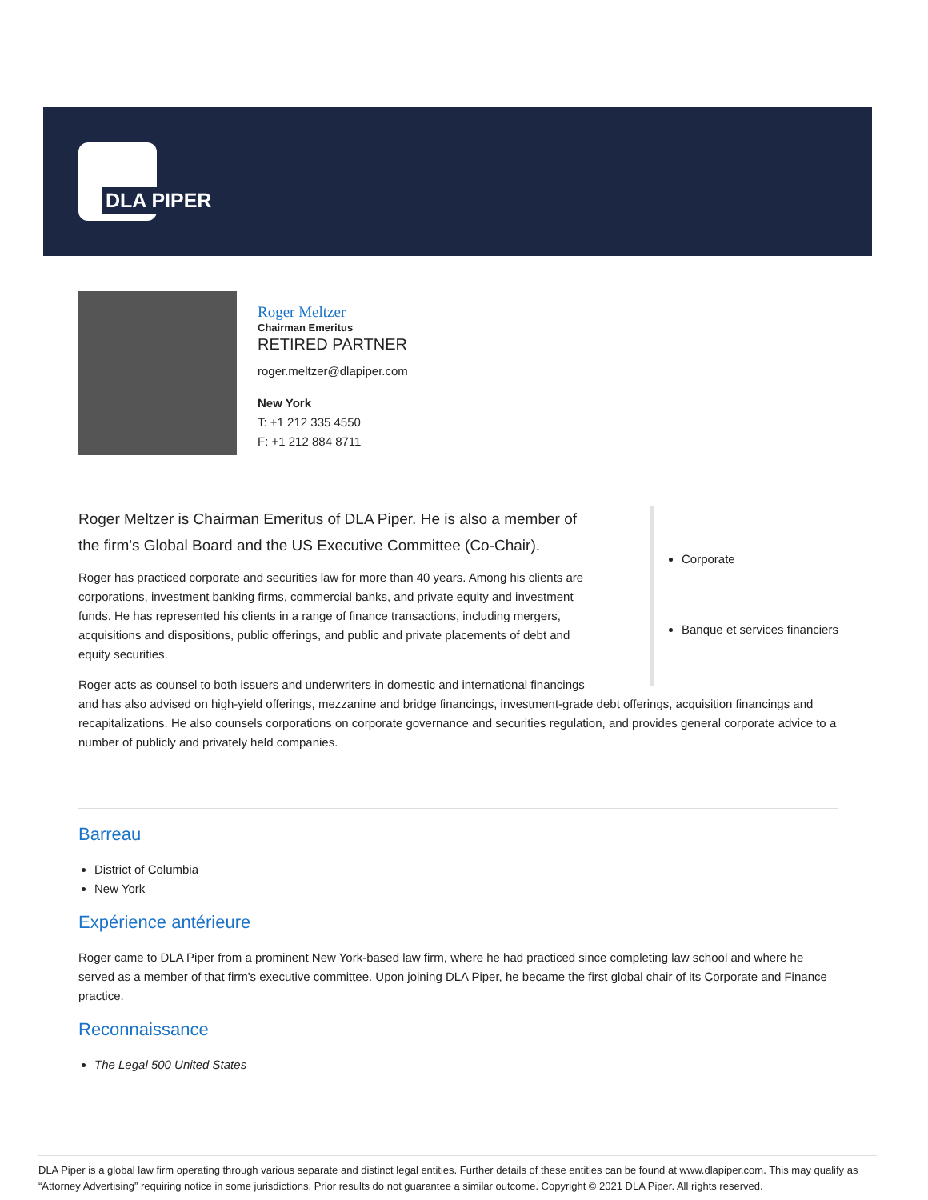DLA PIPER
Roger Meltzer
Chairman Emeritus
RETIRED PARTNER
roger.meltzer@dlapiper.com
New York
T: +1 212 335 4550
F: +1 212 884 8711
Corporate
Banque et services financiers
Roger Meltzer is Chairman Emeritus of DLA Piper. He is also a member of the firm's Global Board and the US Executive Committee (Co-Chair).
Roger has practiced corporate and securities law for more than 40 years. Among his clients are corporations, investment banking firms, commercial banks, and private equity and investment funds. He has represented his clients in a range of finance transactions, including mergers, acquisitions and dispositions, public offerings, and public and private placements of debt and equity securities.
Roger acts as counsel to both issuers and underwriters in domestic and international financings and has also advised on high-yield offerings, mezzanine and bridge financings, investment-grade debt offerings, acquisition financings and recapitalizations. He also counsels corporations on corporate governance and securities regulation, and provides general corporate advice to a number of publicly and privately held companies.
Barreau
District of Columbia
New York
Expérience antérieure
Roger came to DLA Piper from a prominent New York-based law firm, where he had practiced since completing law school and where he served as a member of that firm's executive committee. Upon joining DLA Piper, he became the first global chair of its Corporate and Finance practice.
Reconnaissance
The Legal 500 United States
DLA Piper is a global law firm operating through various separate and distinct legal entities. Further details of these entities can be found at www.dlapiper.com. This may qualify as “Attorney Advertising” requiring notice in some jurisdictions. Prior results do not guarantee a similar outcome. Copyright © 2021 DLA Piper. All rights reserved.